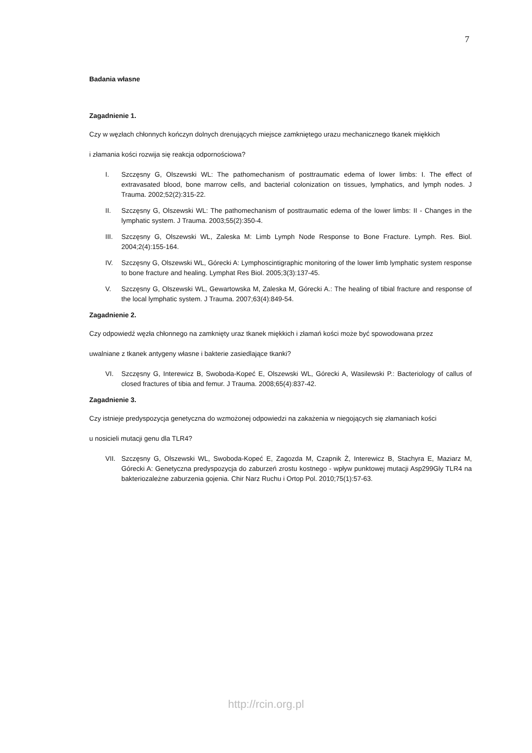7
Badania własne
Zagadnienie 1.
Czy w węzłach chłonnych kończyn dolnych drenujących miejsce zamkniętego urazu mechanicznego tkanek miękkich
i złamania kości rozwija się reakcja odpornościowa?
I. Szczęsny G, Olszewski WL: The pathomechanism of posttraumatic edema of lower limbs: I. The effect of extravasated blood, bone marrow cells, and bacterial colonization on tissues, lymphatics, and lymph nodes. J Trauma. 2002;52(2):315-22.
II. Szczęsny G, Olszewski WL: The pathomechanism of posttraumatic edema of the lower limbs: II - Changes in the lymphatic system. J Trauma. 2003;55(2):350-4.
III. Szczęsny G, Olszewski WL, Zaleska M: Limb Lymph Node Response to Bone Fracture. Lymph. Res. Biol. 2004;2(4):155-164.
IV. Szczęsny G, Olszewski WL, Górecki A: Lymphoscintigraphic monitoring of the lower limb lymphatic system response to bone fracture and healing. Lymphat Res Biol. 2005;3(3):137-45.
V. Szczęsny G, Olszewski WL, Gewartowska M, Zaleska M, Górecki A.: The healing of tibial fracture and response of the local lymphatic system. J Trauma. 2007;63(4):849-54.
Zagadnienie 2.
Czy odpowiedź węzła chłonnego na zamknięty uraz tkanek miękkich i złamań kości może być spowodowana przez
uwalniane z tkanek antygeny własne i bakterie zasiedlające tkanki?
VI. Szczęsny G, Interewicz B, Swoboda-Kopeć E, Olszewski WL, Górecki A, Wasilewski P.: Bacteriology of callus of closed fractures of tibia and femur. J Trauma. 2008;65(4):837-42.
Zagadnienie 3.
Czy istnieje predyspozycja genetyczna do wzmożonej odpowiedzi na zakażenia w niegojących się złamaniach kości
u nosicieli mutacji genu dla TLR4?
VII. Szczęsny G, Olszewski WL, Swoboda-Kopeć E, Zagozda M, Czapnik Ż, Interewicz B, Stachyra E, Maziarz M, Górecki A: Genetyczna predyspozycja do zaburzeń zrostu kostnego - wpływ punktowej mutacji Asp299Gly TLR4 na bakteriozależne zaburzenia gojenia. Chir Narz Ruchu i Ortop Pol. 2010;75(1):57-63.
http://rcin.org.pl